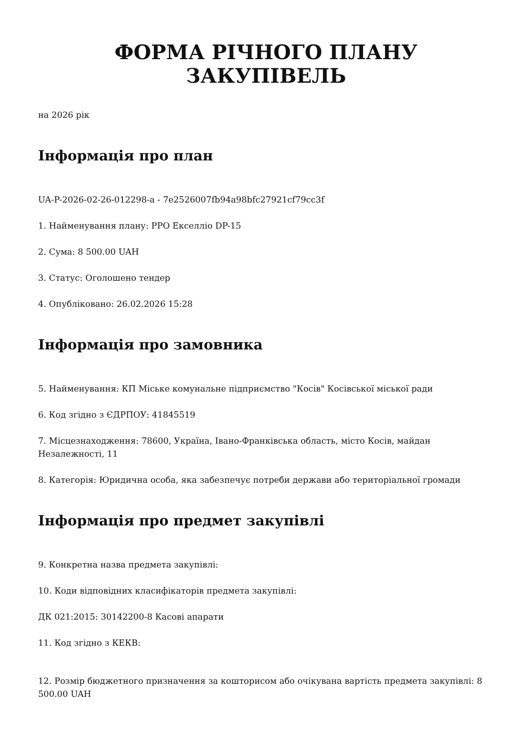ФОРМА РІЧНОГО ПЛАНУ ЗАКУПІВЕЛЬ
на 2026 рік
Інформація про план
UA-P-2026-02-26-012298-a - 7e2526007fb94a98bfc27921cf79cc3f
1. Найменування плану: РРО Екселліо DP-15
2. Сума: 8 500.00 UAH
3. Статус: Оголошено тендер
4. Опубліковано: 26.02.2026 15:28
Інформація про замовника
5. Найменування: КП Міське комунальне підприємство "Косів" Косівської міської ради
6. Код згідно з ЄДРПОУ: 41845519
7. Місцезнаходження: 78600, Україна, Івано-Франківська область, місто Косів, майдан Незалежності, 11
8. Категорія: Юридична особа, яка забезпечує потреби держави або територіальної громади
Інформація про предмет закупівлі
9. Конкретна назва предмета закупівлі:
10. Коди відповідних класифікаторів предмета закупівлі:
ДК 021:2015: 30142200-8 Касові апарати
11. Код згідно з КЕКВ:
12. Розмір бюджетного призначення за кошторисом або очікувана вартість предмета закупівлі: 8 500.00 UAH